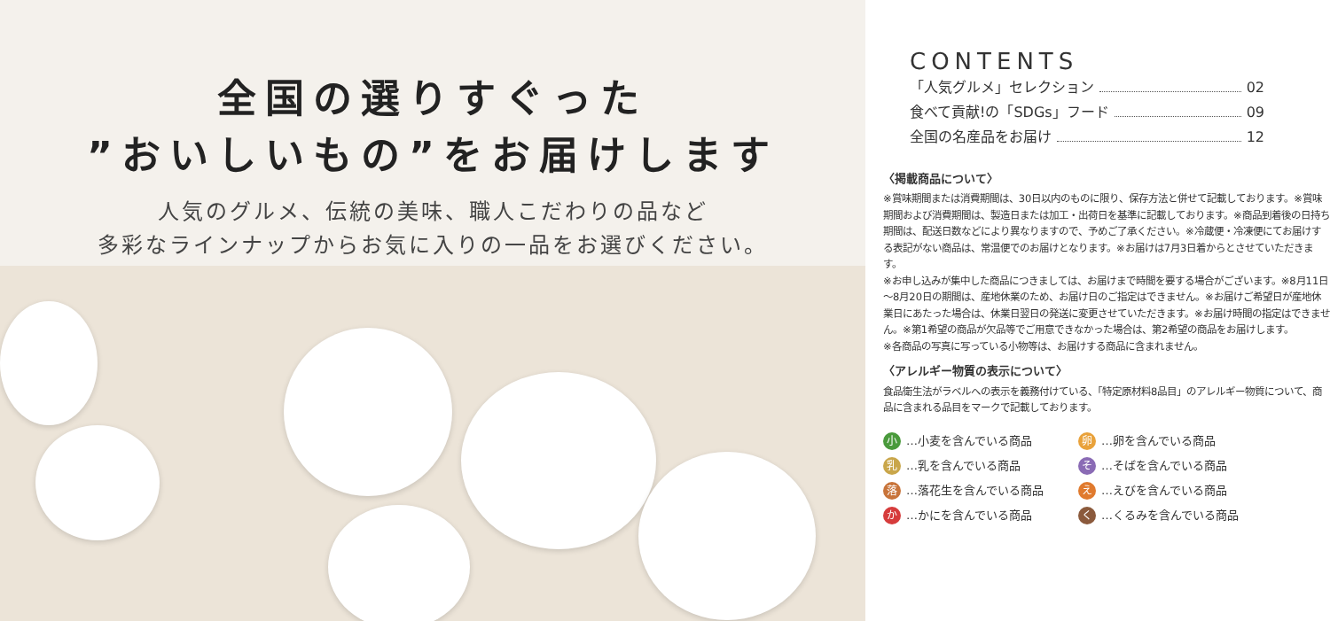全国の選りすぐった
”おいしいもの”をお届けします
人気のグルメ、伝統の美味、職人こだわりの品など
多彩なラインナップからお気に入りの一品をお選びください。
CONTENTS
「人気グルメ」セレクション 02
食べて貢献!の「SDGs」フード 09
全国の名産品をお届け 12
〈掲載商品について〉
※賞味期間または消費期間は、30日以内のものに限り、保存方法と併せて記載しております。※賞味期間および消費期間は、製造日または加工・出荷日を基準に記載しております。※商品到着後の日持ち期間は、配送日数などにより異なりますので、予めご了承ください。※冷蔵便・冷凍便にてお届けする表記がない商品は、常温便でのお届けとなります。※お届けは7月3日着からとさせていただきます。
※お申し込みが集中した商品につきましては、お届けまで時間を要する場合がございます。※8月11日～8月20日の期間は、産地休業のため、お届け日のご指定はできません。※お届けご希望日が産地休業日にあたった場合は、休業日翌日の発送に変更させていただきます。※お届け時間の指定はできません。※第1希望の商品が欠品等でご用意できなかった場合は、第2希望の商品をお届けします。
※各商品の写真に写っている小物等は、お届けする商品に含まれません。
〈アレルギー物質の表示について〉
食品衛生法がラベルへの表示を義務付けている、「特定原材料8品目」のアレルギー物質について、商品に含まれる品目をマークで記載しております。
小 …小麦を含んでいる商品
卵 …卵を含んでいる商品
乳 …乳を含んでいる商品
そ …そばを含んでいる商品
落 …落花生を含んでいる商品
え …えびを含んでいる商品
か …かにを含んでいる商品
く …くるみを含んでいる商品